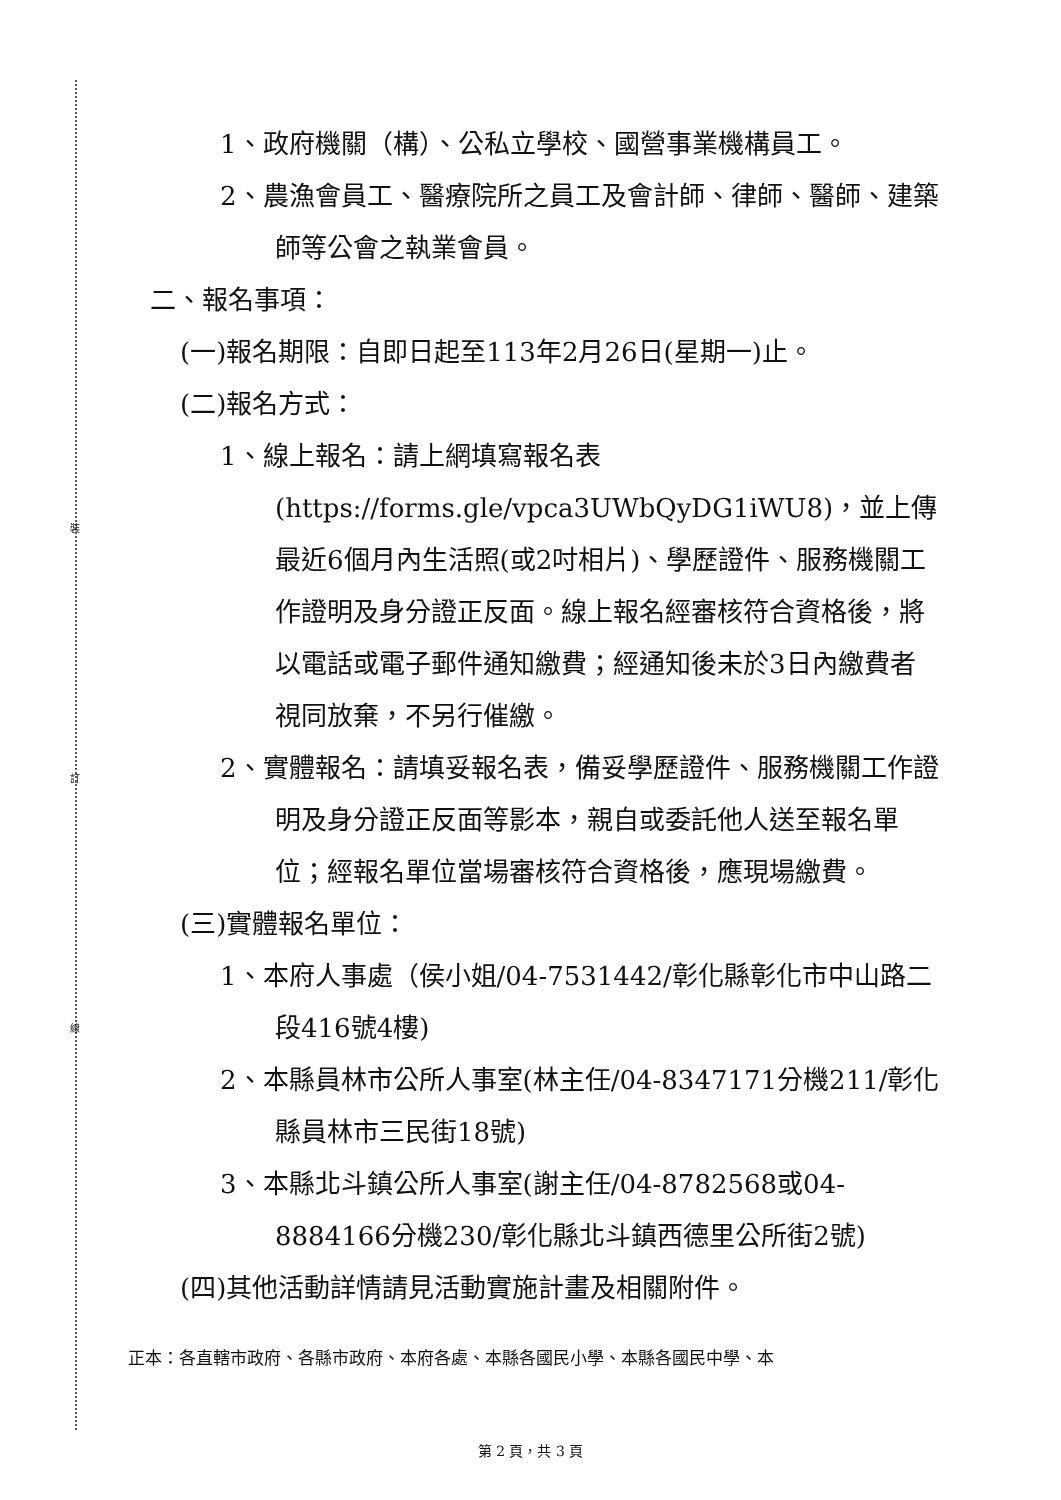裝
訂
線
1、政府機關（構）、公私立學校、國營事業機構員工。
2、農漁會員工、醫療院所之員工及會計師、律師、醫師、建築師等公會之執業會員。
二、報名事項：
(一)報名期限：自即日起至113年2月26日(星期一)止。
(二)報名方式：
1、線上報名：請上網填寫報名表(https://forms.gle/vpca3UWbQyDG1iWU8)，並上傳最近6個月內生活照(或2吋相片)、學歷證件、服務機關工作證明及身分證正反面。線上報名經審核符合資格後，將以電話或電子郵件通知繳費；經通知後未於3日內繳費者視同放棄，不另行催繳。
2、實體報名：請填妥報名表，備妥學歷證件、服務機關工作證明及身分證正反面等影本，親自或委託他人送至報名單位；經報名單位當場審核符合資格後，應現場繳費。
(三)實體報名單位：
1、本府人事處（侯小姐/04-7531442/彰化縣彰化市中山路二段416號4樓)
2、本縣員林市公所人事室(林主任/04-8347171分機211/彰化縣員林市三民街18號)
3、本縣北斗鎮公所人事室(謝主任/04-8782568或04-8884166分機230/彰化縣北斗鎮西德里公所街2號)
(四)其他活動詳情請見活動實施計畫及相關附件。
正本：各直轄市政府、各縣市政府、本府各處、本縣各國民小學、本縣各國民中學、本
第 2 頁，共 3 頁